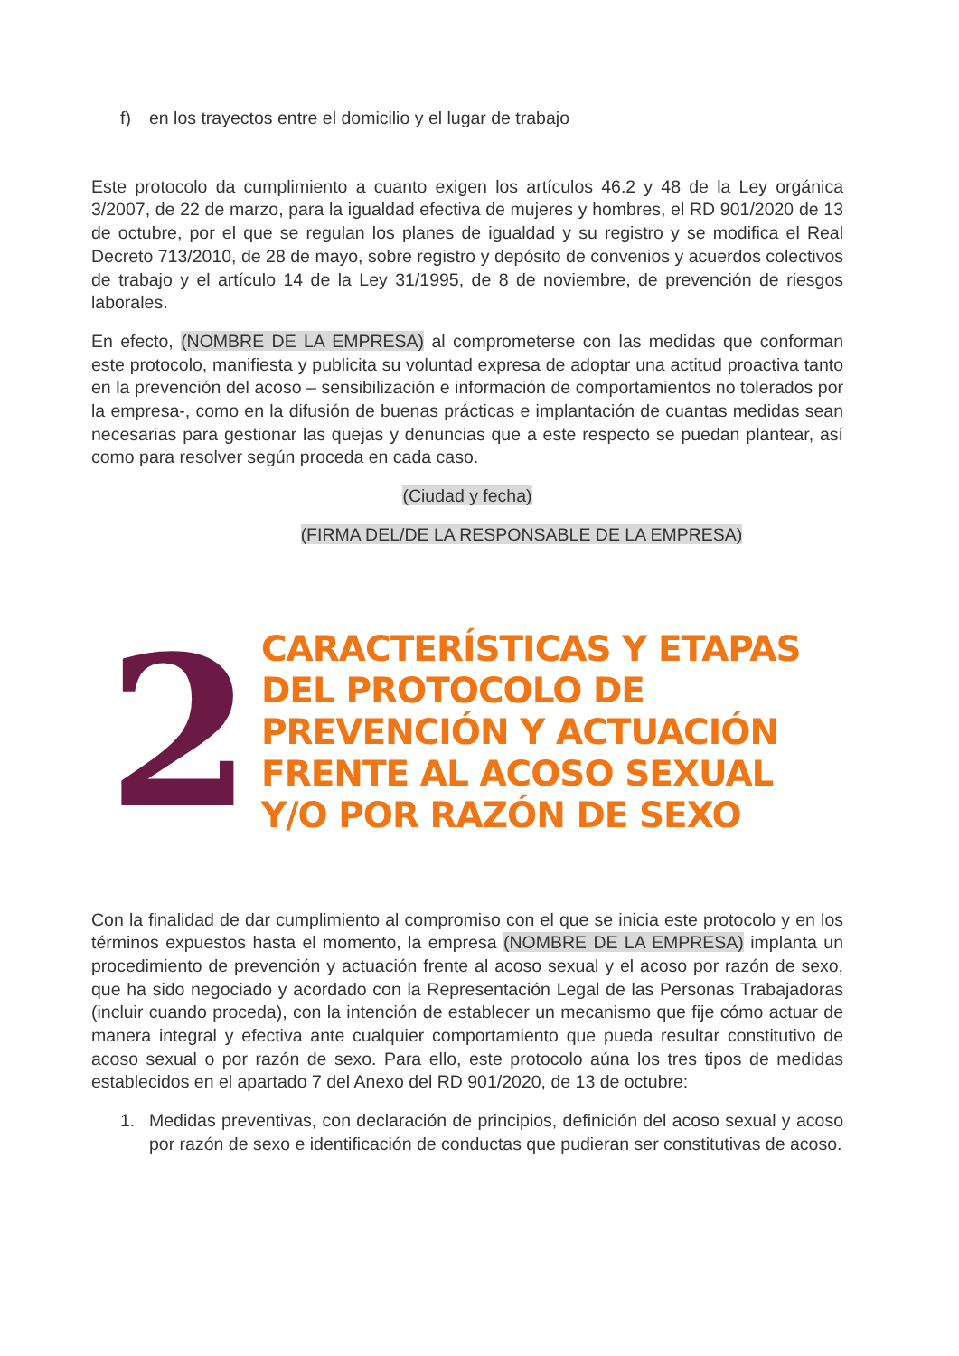f) en los trayectos entre el domicilio y el lugar de trabajo
Este protocolo da cumplimiento a cuanto exigen los artículos 46.2 y 48 de la Ley orgánica 3/2007, de 22 de marzo, para la igualdad efectiva de mujeres y hombres, el RD 901/2020 de 13 de octubre, por el que se regulan los planes de igualdad y su registro y se modifica el Real Decreto 713/2010, de 28 de mayo, sobre registro y depósito de convenios y acuerdos colectivos de trabajo y el artículo 14 de la Ley 31/1995, de 8 de noviembre, de prevención de riesgos laborales.
En efecto, (NOMBRE DE LA EMPRESA) al comprometerse con las medidas que conforman este protocolo, manifiesta y publicita su voluntad expresa de adoptar una actitud proactiva tanto en la prevención del acoso – sensibilización e información de comportamientos no tolerados por la empresa-, como en la difusión de buenas prácticas e implantación de cuantas medidas sean necesarias para gestionar las quejas y denuncias que a este respecto se puedan plantear, así como para resolver según proceda en cada caso.
(Ciudad y fecha)
(FIRMA DEL/DE LA RESPONSABLE DE LA EMPRESA)
2
CARACTERÍSTICAS Y ETAPAS DEL PROTOCOLO DE PREVENCIÓN Y ACTUACIÓN FRENTE AL ACOSO SEXUAL Y/O POR RAZÓN DE SEXO
Con la finalidad de dar cumplimiento al compromiso con el que se inicia este protocolo y en los términos expuestos hasta el momento, la empresa (NOMBRE DE LA EMPRESA) implanta un procedimiento de prevención y actuación frente al acoso sexual y el acoso por razón de sexo, que ha sido negociado y acordado con la Representación Legal de las Personas Trabajadoras (incluir cuando proceda), con la intención de establecer un mecanismo que fije cómo actuar de manera integral y efectiva ante cualquier comportamiento que pueda resultar constitutivo de acoso sexual o por razón de sexo. Para ello, este protocolo aúna los tres tipos de medidas establecidos en el apartado 7 del Anexo del RD 901/2020, de 13 de octubre:
1. Medidas preventivas, con declaración de principios, definición del acoso sexual y acoso por razón de sexo e identificación de conductas que pudieran ser constitutivas de acoso.